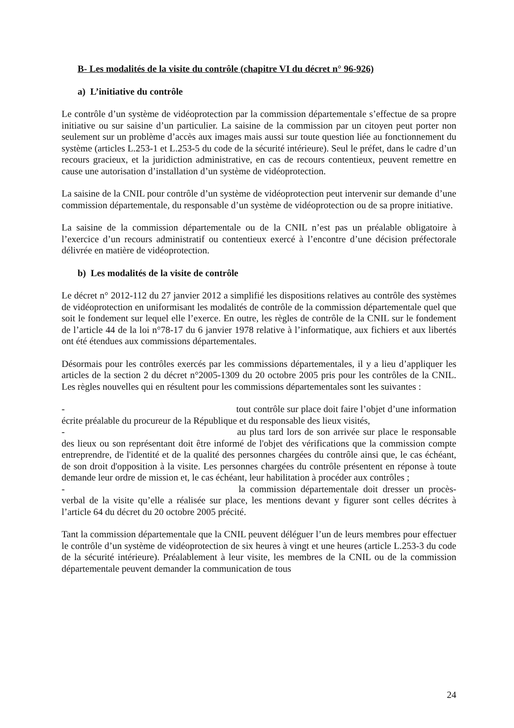B- Les modalités de la visite du contrôle (chapitre VI du décret n° 96-926)
a) L’initiative du contrôle
Le contrôle d’un système de vidéoprotection par la commission départementale s’effectue de sa propre initiative ou sur saisine d’un particulier. La saisine de la commission par un citoyen peut porter non seulement sur un problème d’accès aux images mais aussi sur toute question liée au fonctionnement du système (articles L.253-1 et L.253-5 du code de la sécurité intérieure). Seul le préfet, dans le cadre d’un recours gracieux, et la juridiction administrative, en cas de recours contentieux, peuvent remettre en cause une autorisation d’installation d’un système de vidéoprotection.
La saisine de la CNIL pour contrôle d’un système de vidéoprotection peut intervenir sur demande d’une commission départementale, du responsable d’un système de vidéoprotection ou de sa propre initiative.
La saisine de la commission départementale ou de la CNIL n’est pas un préalable obligatoire à l’exercice d’un recours administratif ou contentieux exercé à l’encontre d’une décision préfectorale délivrée en matière de vidéoprotection.
b) Les modalités de la visite de contrôle
Le décret n° 2012-112 du 27 janvier 2012 a simplifié les dispositions relatives au contrôle des systèmes de vidéoprotection en uniformisant les modalités de contrôle de la commission départementale quel que soit le fondement sur lequel elle l’exerce. En outre, les règles de contrôle de la CNIL sur le fondement de l’article 44 de la loi n°78-17 du 6 janvier 1978 relative à l’informatique, aux fichiers et aux libertés ont été étendues aux commissions départementales.
Désormais pour les contrôles exercés par les commissions départementales, il y a lieu d’appliquer les articles de la section 2 du décret n°2005-1309 du 20 octobre 2005 pris pour les contrôles de la CNIL. Les règles nouvelles qui en résultent pour les commissions départementales sont les suivantes :
- tout contrôle sur place doit faire l’objet d’une information écrite préalable du procureur de la République et du responsable des lieux visités,
- au plus tard lors de son arrivée sur place le responsable des lieux ou son représentant doit être informé de l'objet des vérifications que la commission compte entreprendre, de l'identité et de la qualité des personnes chargées du contrôle ainsi que, le cas échéant, de son droit d'opposition à la visite. Les personnes chargées du contrôle présentent en réponse à toute demande leur ordre de mission et, le cas échéant, leur habilitation à procéder aux contrôles ;
- la commission départementale doit dresser un procès-verbal de la visite qu’elle a réalisée sur place, les mentions devant y figurer sont celles décrites à l’article 64 du décret du 20 octobre 2005 précité.
Tant la commission départementale que la CNIL peuvent déléguer l’un de leurs membres pour effectuer le contrôle d’un système de vidéoprotection de six heures à vingt et une heures (article L.253-3 du code de la sécurité intérieure). Préalablement à leur visite, les membres de la CNIL ou de la commission départementale peuvent demander la communication de tous
24